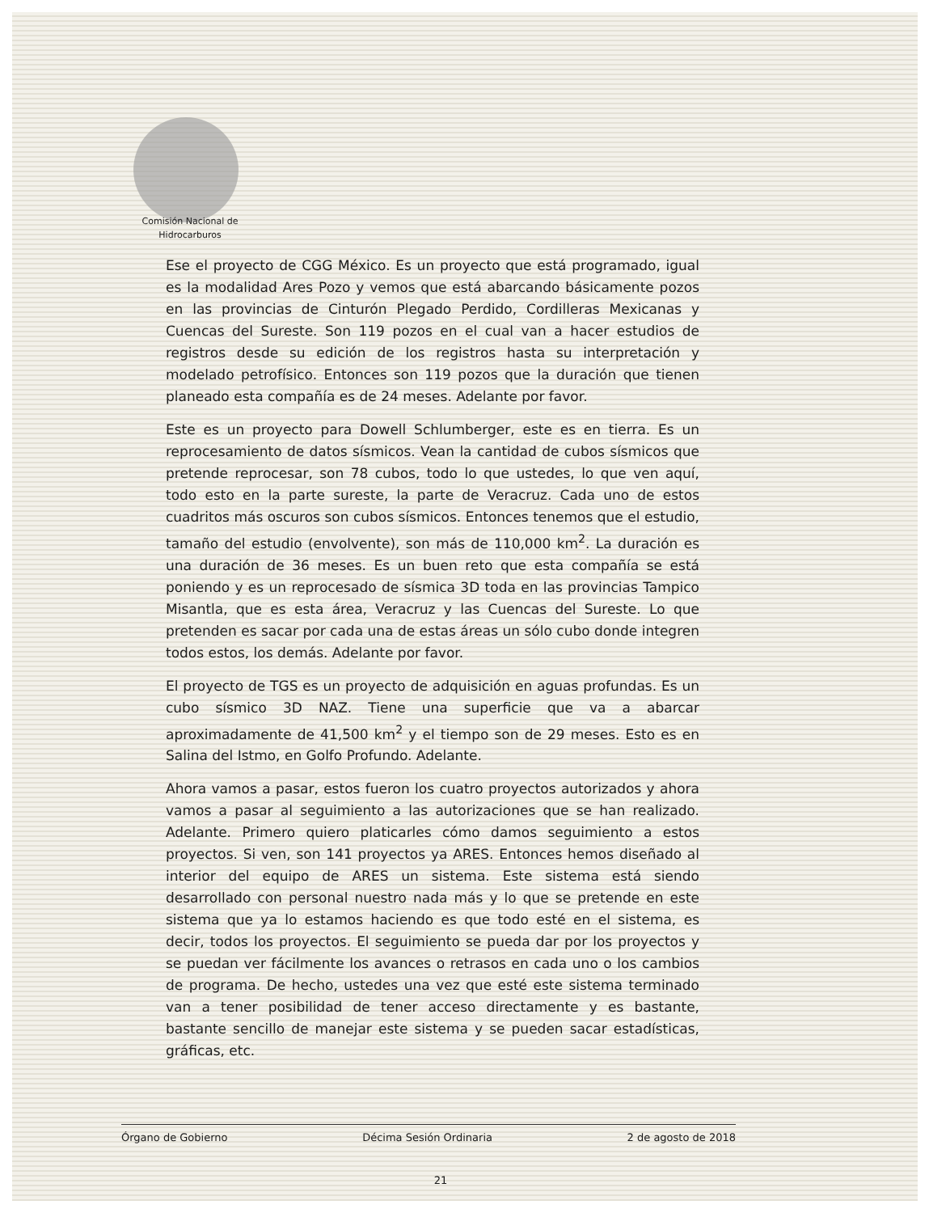Comisión Nacional de
Hidrocarburos
Ese el proyecto de CGG México. Es un proyecto que está programado, igual es la modalidad Ares Pozo y vemos que está abarcando básicamente pozos en las provincias de Cinturón Plegado Perdido, Cordilleras Mexicanas y Cuencas del Sureste. Son 119 pozos en el cual van a hacer estudios de registros desde su edición de los registros hasta su interpretación y modelado petrofísico. Entonces son 119 pozos que la duración que tienen planeado esta compañía es de 24 meses. Adelante por favor.
Este es un proyecto para Dowell Schlumberger, este es en tierra. Es un reprocesamiento de datos sísmicos. Vean la cantidad de cubos sísmicos que pretende reprocesar, son 78 cubos, todo lo que ustedes, lo que ven aquí, todo esto en la parte sureste, la parte de Veracruz. Cada uno de estos cuadritos más oscuros son cubos sísmicos. Entonces tenemos que el estudio, tamaño del estudio (envolvente), son más de 110,000 km<sup>2</sup>. La duración es una duración de 36 meses. Es un buen reto que esta compañía se está poniendo y es un reprocesado de sísmica 3D toda en las provincias Tampico Misantla, que es esta área, Veracruz y las Cuencas del Sureste. Lo que pretenden es sacar por cada una de estas áreas un sólo cubo donde integren todos estos, los demás. Adelante por favor.
El proyecto de TGS es un proyecto de adquisición en aguas profundas. Es un cubo sísmico 3D NAZ. Tiene una superficie que va a abarcar aproximadamente de 41,500 km<sup>2</sup> y el tiempo son de 29 meses. Esto es en Salina del Istmo, en Golfo Profundo. Adelante.
Ahora vamos a pasar, estos fueron los cuatro proyectos autorizados y ahora vamos a pasar al seguimiento a las autorizaciones que se han realizado. Adelante. Primero quiero platicarles cómo damos seguimiento a estos proyectos. Si ven, son 141 proyectos ya ARES. Entonces hemos diseñado al interior del equipo de ARES un sistema. Este sistema está siendo desarrollado con personal nuestro nada más y lo que se pretende en este sistema que ya lo estamos haciendo es que todo esté en el sistema, es decir, todos los proyectos. El seguimiento se pueda dar por los proyectos y se puedan ver fácilmente los avances o retrasos en cada uno o los cambios de programa. De hecho, ustedes una vez que esté este sistema terminado van a tener posibilidad de tener acceso directamente y es bastante, bastante sencillo de manejar este sistema y se pueden sacar estadísticas, gráficas, etc.
Órgano de Gobierno Décima Sesión Ordinaria 2 de agosto de 2018
21